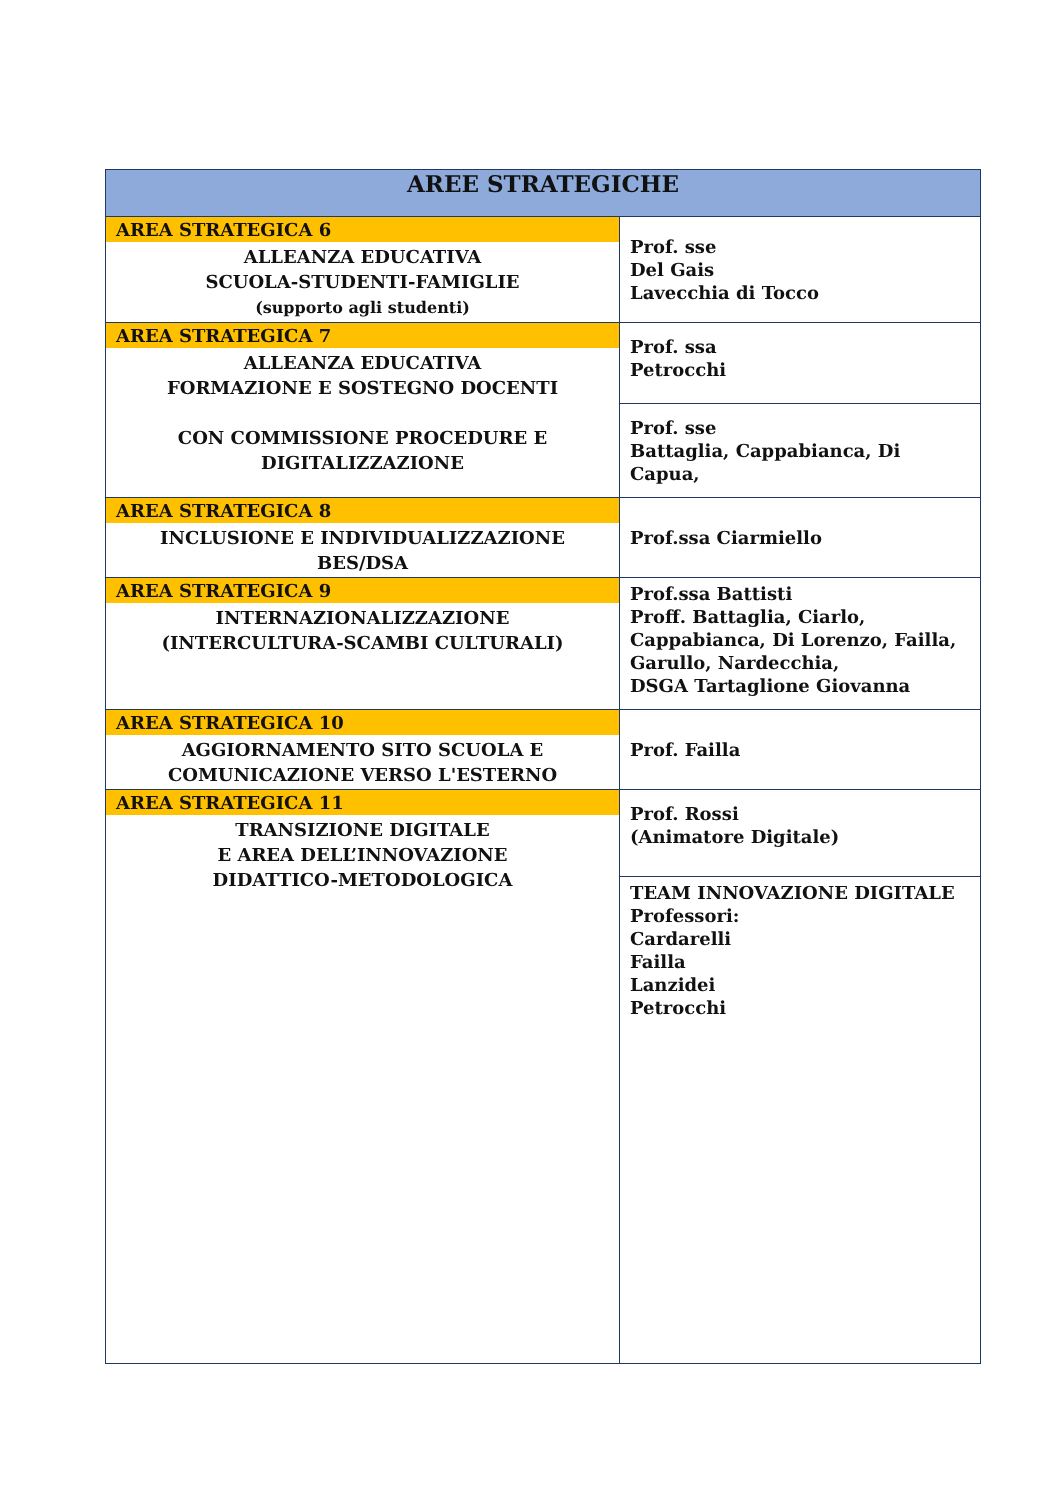| AREE STRATEGICHE | |
| --- | --- |
| AREA STRATEGICA 6 ALLEANZA EDUCATIVA SCUOLA-STUDENTI-FAMIGLIE (supporto agli studenti) | Prof. sse Del Gais Lavecchia di Tocco |
| AREA STRATEGICA 7 ALLEANZA EDUCATIVA FORMAZIONE E SOSTEGNO DOCENTI CON COMMISSIONE PROCEDURE E DIGITALIZZAZIONE | Prof. ssa Petrocchi |
| | Prof. sse Battaglia, Cappabianca, Di Capua, |
| AREA STRATEGICA 8 INCLUSIONE E INDIVIDUALIZZAZIONE BES/DSA | Prof.ssa Ciarmiello |
| AREA STRATEGICA 9 INTERNAZIONALIZZAZIONE (INTERCULTURA-SCAMBI CULTURALI) | Prof.ssa Battisti Proff. Battaglia, Ciarlo, Cappabianca, Di Lorenzo, Failla, Garullo, Nardecchia, DSGA Tartaglione Giovanna |
| AREA STRATEGICA 10 AGGIORNAMENTO SITO SCUOLA E COMUNICAZIONE VERSO L'ESTERNO | Prof. Failla |
| AREA STRATEGICA 11 TRANSIZIONE DIGITALE E AREA DELL’INNOVAZIONE DIDATTICO-METODOLOGICA | Prof. Rossi (Animatore Digitale) |
| | TEAM INNOVAZIONE DIGITALE Professori: Cardarelli Failla Lanzidei Petrocchi |